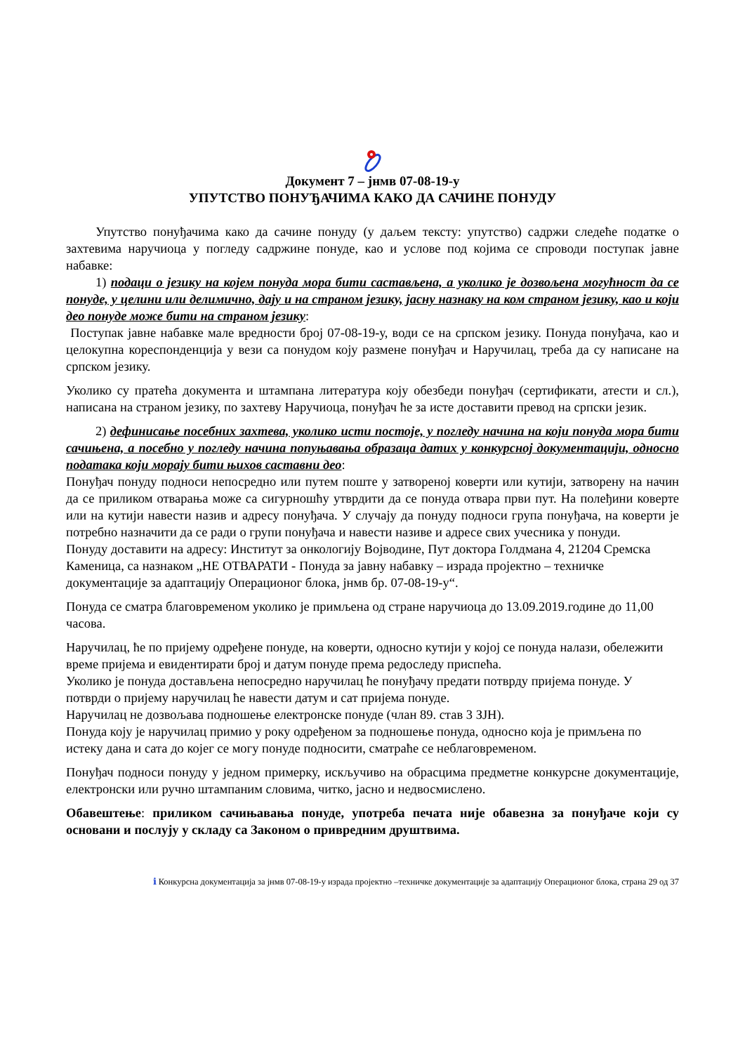Документ 7 – јнмв 07-08-19-у
УПУТСТВО ПОНУЂАЧИМА КАКО ДА САЧИНЕ ПОНУДУ
Упутство понуђачима како да сачине понуду (у даљем тексту: упутство) садржи следеће податке о захтевима наручиоца у погледу садржине понуде, као и услове под којима се спроводи поступак јавне набавке:
1) подаци о језику на којем понуда мора бити састављена, а уколико је дозвољена могућност да се понуде, у целини или делимично, дају и на страном језику, јасну назнаку на ком страном језику, као и који део понуде може бити на страном језику:
Поступак јавне набавке мале вредности број 07-08-19-у, води се на српском језику. Понуда понуђача, као и целокупна кореспонденција у вези са понудом коју размене понуђач и Наручилац, треба да су написане на српском језику.
Уколико су пратећа документа и штампана литература коју обезбеди понуђач (сертификати, атести и сл.), написана на страном језику, по захтеву Наручиоца, понуђач ће за исте доставити превод на српски језик.
2) дефинисање посебних захтева, уколико исти постоје, у погледу начина на који понуда мора бити сачињена, а посебно у погледу начина попуњавања образаца датих у конкурсној документацији, односно података који морају бити њихов саставни део:
Понуђач понуду подноси непосредно или путем поште у затвореној коверти или кутији, затворену на начин да се приликом отварања може са сигурношћу утврдити да се понуда отвара први пут. На полеђини коверте или на кутији навести назив и адресу понуђача. У случају да понуду подноси група понуђача, на коверти је потребно назначити да се ради о групи понуђача и навести називе и адресе свих учесника у понуди.
Понуду доставити на адресу: Институт за онкологију Војводине, Пут доктора Голдмана 4, 21204 Сремска Каменица, са назнаком „НЕ ОТВАРАТИ - Понуда за јавну набавку – израда пројектно – техничке документације за адаптацију Операционог блока, јнмв бр. 07-08-19-у“.
Понуда се сматра благовременом уколико је примљена од стране наручиоца до 13.09.2019.године до 11,00 часова.
Наручилац, ће по пријему одређене понуде, на коверти, односно кутији у којој се понуда налази, обележити време пријема и евидентирати број и датум понуде према редоследу приспећа.
Уколико је понуда достављена непосредно наручилац ће понуђачу предати потврду пријема понуде. У потврди о пријему наручилац ће навести датум и сат пријема понуде.
Наручилац не дозвољава подношење електронске понуде (члан 89. став 3 ЗЈН).
Понуда коју је наручилац примио у року одређеном за подношење понуда, односно која је примљена по истеку дана и сата до којег се могу понуде подносити, сматраће се неблаговременом.
Понуђач подноси понуду у једном примерку, искључиво на обрасцима предметне конкурсне документације, електронски или ручно штампаним словима, читко, јасно и недвосмислено.
Обавештење: приликом сачињавања понуде, употреба печата није обавезна за понуђаче који су основани и послују у складу са Законом о привредним друштвима.
ℹ Конкурсна документација за јнмв 07-08-19-у израда пројектно –техничке документације за адаптацију Операционог блока, страна 29 од 37